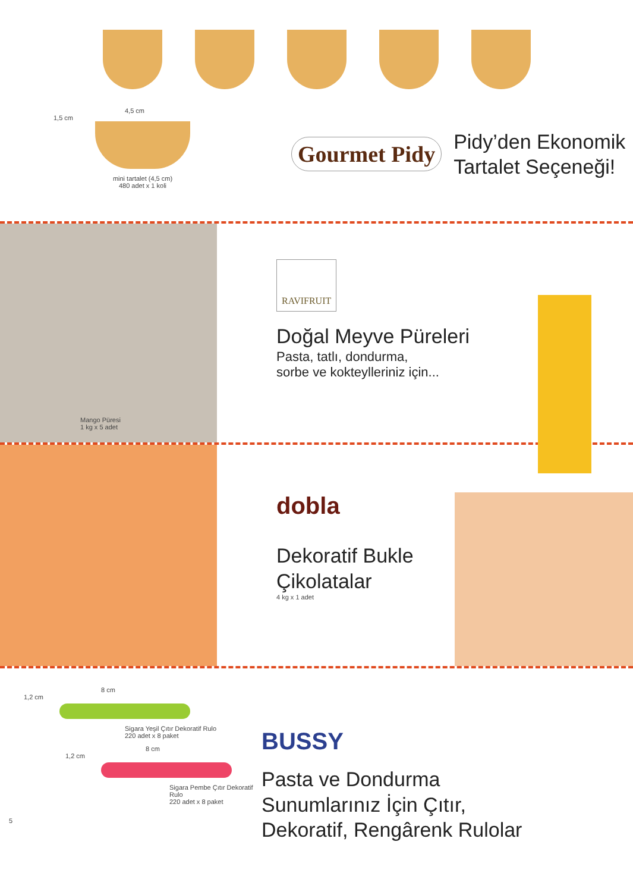4,5 cm
1,5 cm
mini tartalet (4,5 cm)
480 adet x 1 koli
Gourmet Pidy
Pidy’den Ekonomik
Tartalet Seçeneği!
Mango Püresi
1 kg x 5 adet
RAVIFRUIT
Doğal Meyve Püreleri
Pasta, tatlı, dondurma,
sorbe ve kokteylleriniz için...
dobla
Dekoratif Bukle
Çikolatalar
4 kg x 1 adet
8 cm
1,2 cm
Sigara Yeşil Çıtır Dekoratif Rulo
220 adet x 8 paket
8 cm
1,2 cm
Sigara Pembe Çıtır Dekoratif Rulo
220 adet x 8 paket
5
BUSSY
Pasta ve Dondurma
Sunumlarınız İçin Çıtır,
Dekoratif, Rengârenk Rulolar